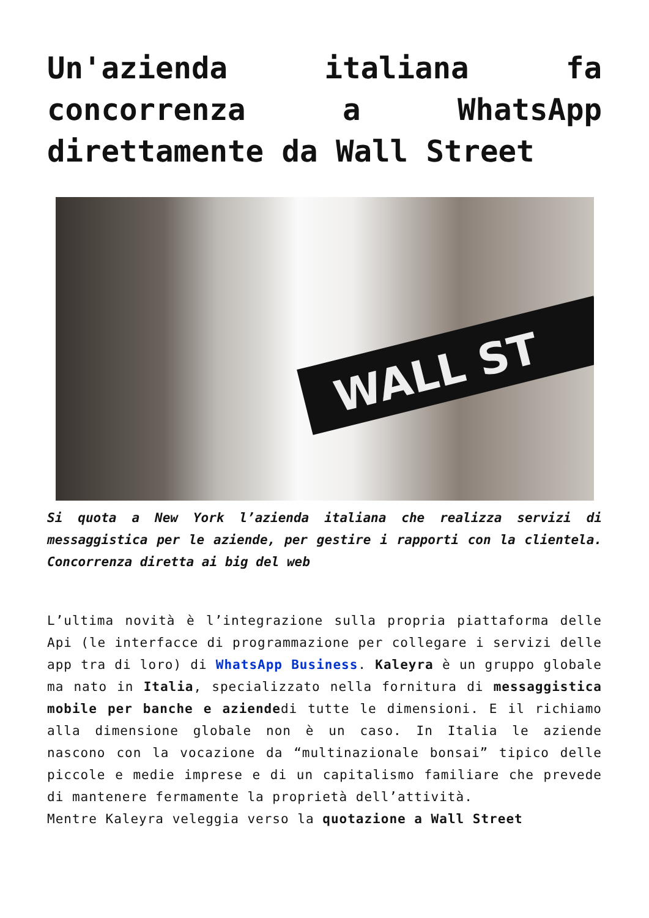Un'azienda italiana fa concorrenza a WhatsApp direttamente da Wall Street
WALL ST
Si quota a New York l’azienda italiana che realizza servizi di messaggistica per le aziende, per gestire i rapporti con la clientela. Concorrenza diretta ai big del web
L’ultima novità è l’integrazione sulla propria piattaforma delle Api (le interfacce di programmazione per collegare i servizi delle app tra di loro) di WhatsApp Business. Kaleyra è un gruppo globale ma nato in Italia, specializzato nella fornitura di messaggistica mobile per banche e aziendedi tutte le dimensioni. E il richiamo alla dimensione globale non è un caso. In Italia le aziende nascono con la vocazione da “multinazionale bonsai” tipico delle piccole e medie imprese e di un capitalismo familiare che prevede di mantenere fermamente la proprietà dell’attività.
Mentre Kaleyra veleggia verso la quotazione a Wall Street